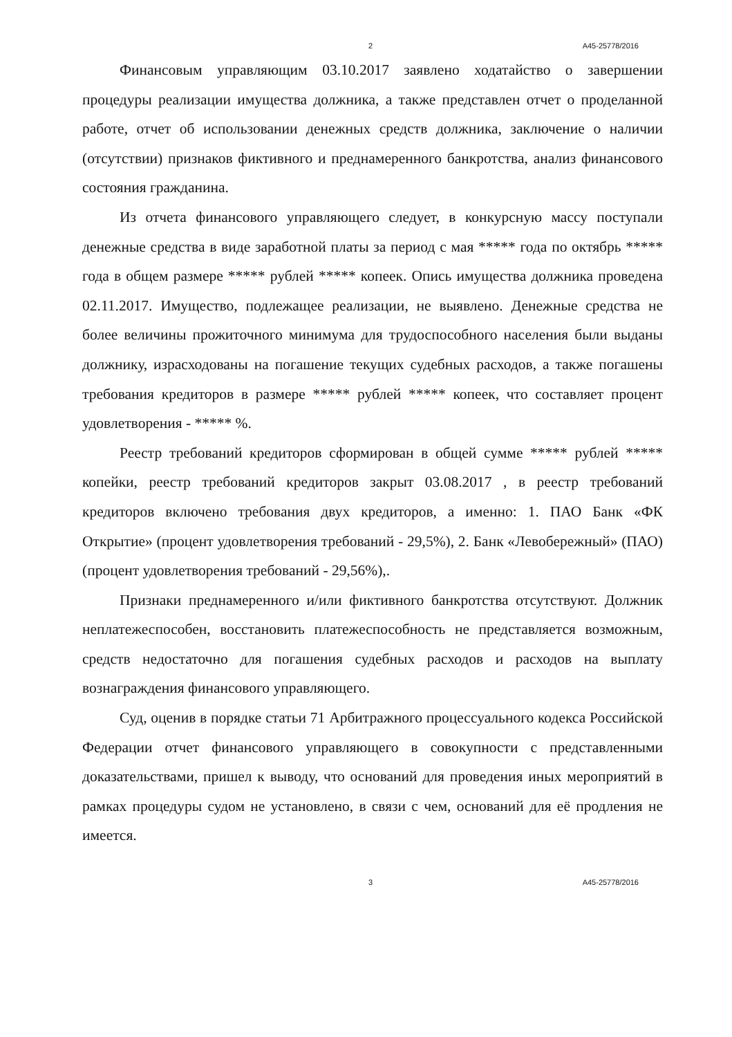2 А45-25778/2016
Финансовым управляющим 03.10.2017 заявлено ходатайство о завершении процедуры реализации имущества должника, а также представлен отчет о проделанной работе, отчет об использовании денежных средств должника, заключение о наличии (отсутствии) признаков фиктивного и преднамеренного банкротства, анализ финансового состояния гражданина.
Из отчета финансового управляющего следует, в конкурсную массу поступали денежные средства в виде заработной платы за период с мая ***** года по октябрь ***** года в общем размере ***** рублей ***** копеек. Опись имущества должника проведена 02.11.2017. Имущество, подлежащее реализации, не выявлено. Денежные средства не более величины прожиточного минимума для трудоспособного населения были выданы должнику, израсходованы на погашение текущих судебных расходов, а также погашены требования кредиторов в размере ***** рублей ***** копеек, что составляет процент удовлетворения - ***** %.
Реестр требований кредиторов сформирован в общей сумме ***** рублей ***** копейки, реестр требований кредиторов закрыт 03.08.2017 , в реестр требований кредиторов включено требования двух кредиторов, а именно: 1. ПАО Банк «ФК Открытие» (процент удовлетворения требований - 29,5%), 2. Банк «Левобережный» (ПАО) (процент удовлетворения требований - 29,56%),.
Признаки преднамеренного и/или фиктивного банкротства отсутствуют. Должник неплатежеспособен, восстановить платежеспособность не представляется возможным, средств недостаточно для погашения судебных расходов и расходов на выплату вознаграждения финансового управляющего.
Суд, оценив в порядке статьи 71 Арбитражного процессуального кодекса Российской Федерации отчет финансового управляющего в совокупности с представленными доказательствами, пришел к выводу, что оснований для проведения иных мероприятий в рамках процедуры судом не установлено, в связи с чем, оснований для её продления не имеется.
3 А45-25778/2016